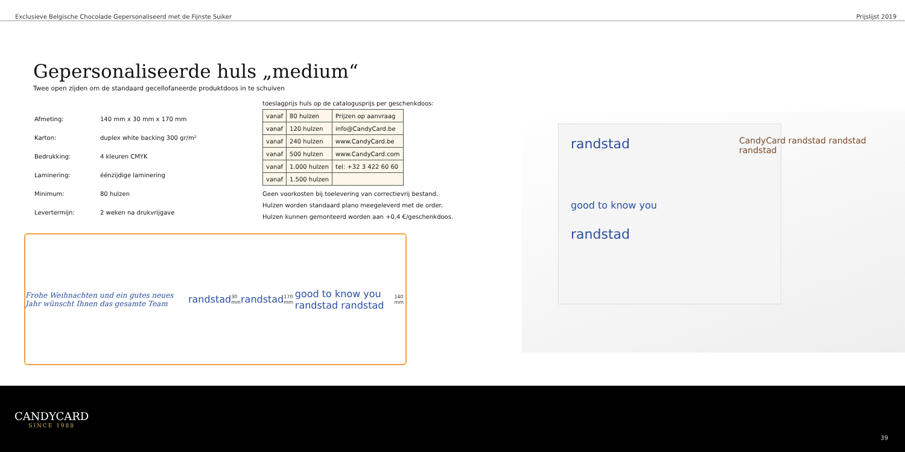Exclusieve Belgische Chocolade Gepersonaliseerd met de Fijnste Suiker Prijslijst 2019
Gepersonaliseerde huls „medium“
Twee open zijden om de standaard gecellofaneerde produktdoos in te schuiven
| Afmeting: | 140 mm x 30 mm x 170 mm |
| Karton: | duplex white backing 300 gr/m² |
| Bedrukking: | 4 kleuren CMYK |
| Laminering: | éénzijdige laminering |
| Minimum: | 80 hulzen |
| Levertermijn: | 2 weken na drukvrijgave |
toeslagprijs huls op de catalogusprijs per geschenkdoos:
| vanaf | 80 hulzen | Prijzen op aanvraag |
| vanaf | 120 hulzen | info@CandyCard.be |
| vanaf | 240 hulzen | www.CandyCard.be |
| vanaf | 500 hulzen | www.CandyCard.com |
| vanaf | 1.000 hulzen | tel: +32 3 422 60 60 |
| vanaf | 1.500 hulzen | |
Geen voorkosten bij toelevering van correctievrij bestand.
Hulzen worden standaard plano meegeleverd met de order.
Hulzen kunnen gemonteerd worden aan +0,4 €/geschenkdoos.
Frohe Weihnachten und ein gutes neues Jahr wünscht Ihnen das gesamte Team randstad 30 mm randstad 170 mm good to know you randstad randstad 140 mm
randstad
good to know you
randstad
CandyCard randstad randstad randstad
CANDYCARD
SINCE 1988
39